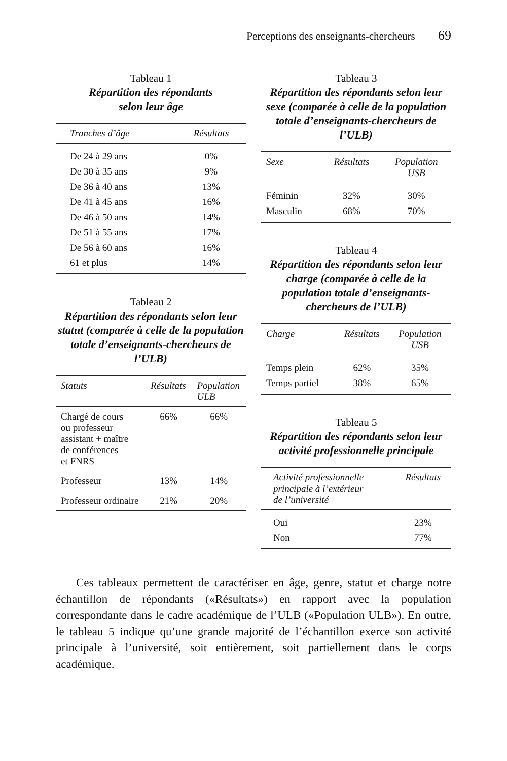Perceptions des enseignants-chercheurs 69
Tableau 1
Répartition des répondants
selon leur âge
| Tranches d’âge | Résultats |
| --- | --- |
| De 24 à 29 ans | 0% |
| De 30 à 35 ans | 9% |
| De 36 à 40 ans | 13% |
| De 41 à 45 ans | 16% |
| De 46 à 50 ans | 14% |
| De 51 à 55 ans | 17% |
| De 56 à 60 ans | 16% |
| 61 et plus | 14% |
Tableau 2
Répartition des répondants selon leur statut (comparée à celle de la population totale d’enseignants-chercheurs de l’ULB)
| Statuts | Résultats | Population ULB |
| --- | --- | --- |
| Chargé de cours ou professeur assistant + maître de conférences et FNRS | 66% | 66% |
| Professeur | 13% | 14% |
| Professeur ordinaire | 21% | 20% |
Tableau 3
Répartition des répondants selon leur sexe (comparée à celle de la population totale d’enseignants-chercheurs de l’ULB)
| Sexe | Résultats | Population USB |
| --- | --- | --- |
| Féminin | 32% | 30% |
| Masculin | 68% | 70% |
Tableau 4
Répartition des répondants selon leur charge (comparée à celle de la population totale d’enseignants-chercheurs de l’ULB)
| Charge | Résultats | Population USB |
| --- | --- | --- |
| Temps plein | 62% | 35% |
| Temps partiel | 38% | 65% |
Tableau 5
Répartition des répondants selon leur activité professionnelle principale
| Activité professionnelle principale à l’extérieur de l’université | Résultats |
| --- | --- |
| Oui | 23% |
| Non | 77% |
Ces tableaux permettent de caractériser en âge, genre, statut et charge notre échantillon de répondants («Résultats») en rapport avec la population correspondante dans le cadre académique de l’ULB («Population ULB»). En outre, le tableau 5 indique qu’une grande majorité de l’échantillon exerce son activité principale à l’université, soit entièrement, soit partiellement dans le corps académique.